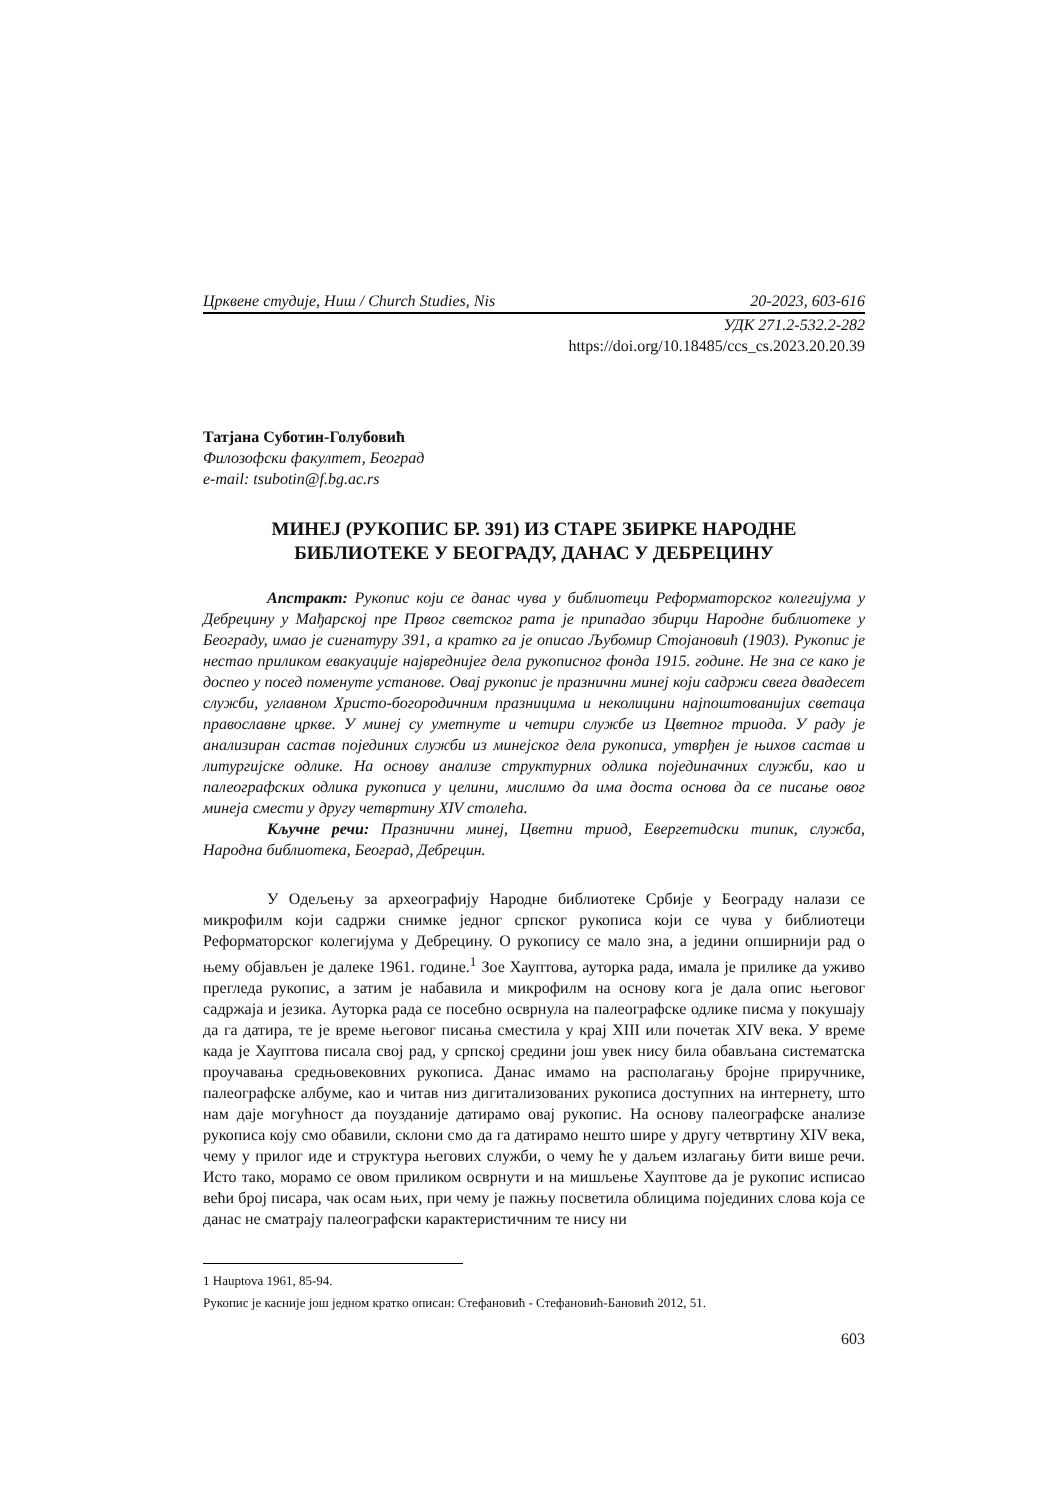Црквене студије, Ниш / Church Studies, Nis 20-2023, 603-616
УДК 271.2-532.2-282
https://doi.org/10.18485/ccs_cs.2023.20.20.39
Татјана Суботин-Голубовић
Филозофски факултет, Београд
e-mail: tsubotin@f.bg.ac.rs
МИНЕЈ (РУКОПИС БР. 391) ИЗ СТАРЕ ЗБИРКЕ НАРОДНЕ БИБЛИОТЕКЕ У БЕОГРАДУ, ДАНАС У ДЕБРЕЦИНУ
Апстракт: Рукопис који се данас чува у библиотеци Реформаторског колегијума у Дебрецину у Мађарској пре Првог светског рата је припадао збирци Народне библиотеке у Београду, имао је сигнатуру 391, а кратко га је описао Љубомир Стојановић (1903). Рукопис је нестао приликом евакуације највреднијег дела рукописног фонда 1915. године. Не зна се како је доспео у посед поменуте установе. Овај рукопис је празнични минеј који садржи свега двадесет служби, углавном Христо-богородичним празницима и неколицини најпоштованијих светаца православне цркве. У минеј су уметнуте и четири службе из Цветног триода. У раду је анализиран састав појединих служби из минејског дела рукописа, утврђен је њихов састав и литургијске одлике. На основу анализе структурних одлика појединачних служби, као и палеографских одлика рукописа у целини, мислимо да има доста основа да се писање овог минеја смести у другу четвртину XIV столећа.
Кључне речи: Празнични минеј, Цветни триод, Евергетидски типик, служба, Народна библиотека, Београд, Дебрецин.
У Одељењу за археографију Народне библиотеке Србије у Београду налази се микрофилм који садржи снимке једног српског рукописа који се чува у библиотеци Реформаторског колегијума у Дебрецину. О рукопису се мало зна, а једини опширнији рад о њему објављен је далеке 1961. године.<sup>1</sup> Зое Хауптова, ауторка рада, имала је прилике да уживо прегледа рукопис, а затим је набавила и микрофилм на основу кога је дала опис његовог садржаја и језика. Ауторка рада се посебно осврнула на палеографске одлике писма у покушају да га датира, те је време његовог писања сместила у крај XIII или почетак XIV века. У време када је Хауптова писала свој рад, у српској средини још увек нису била обављана систематска проучавања средњовековних рукописа. Данас имамо на располагању бројне приручнике, палеографске албуме, као и читав низ дигитализованих рукописа доступних на интернету, што нам даје могућност да поузданије датирамо овај рукопис. На основу палеографске анализе рукописа коју смо обавили, склони смо да га датирамо нешто шире у другу четвртину XIV века, чему у прилог иде и структура његових служби, о чему ће у даљем излагању бити више речи. Исто тако, морамо се овом приликом осврнути и на мишљење Хауптове да је рукопис исписао већи број писара, чак осам њих, при чему је пажњу посветила облицима појединих слова која се данас не сматрају палеографски карактеристичним те нису ни
1 Hauptova 1961, 85-94.
Рукопис је касније још једном кратко описан: Стефановић - Стефановић-Бановић 2012, 51.
603